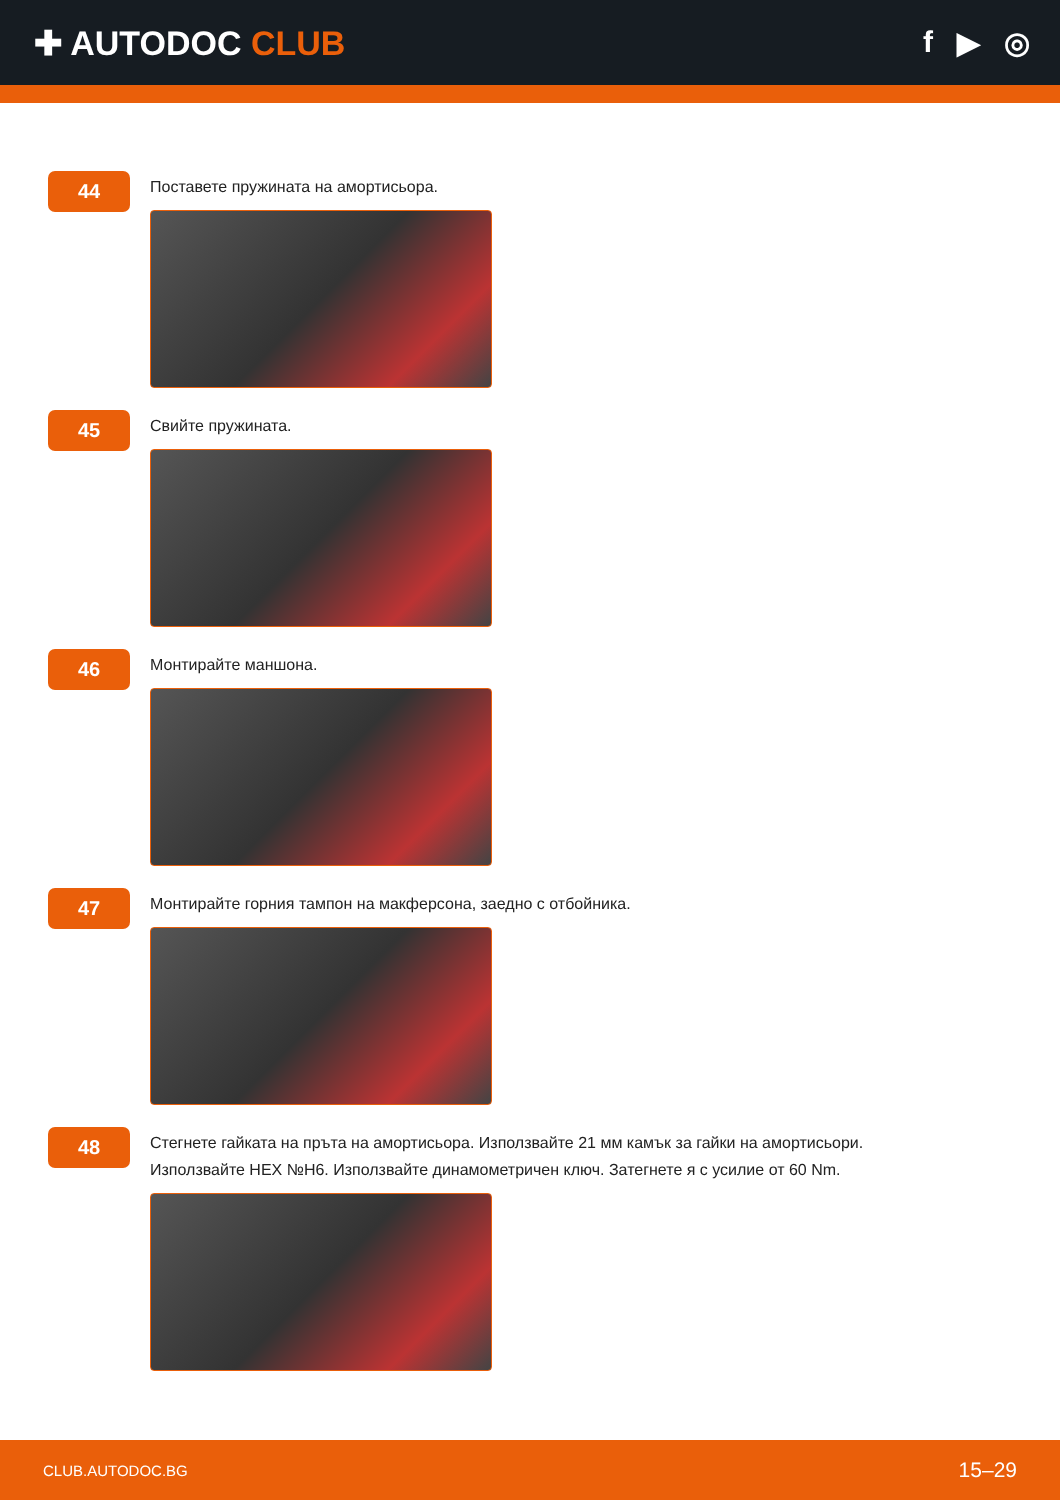✚ AUTODOC CLUB f ▶ ◎
44
Поставете пружината на амортисьора.
45
Свийте пружината.
46
Монтирайте маншона.
47
Монтирайте горния тампон на макферсона, заедно с отбойника.
48
Стегнете гайката на пръта на амортисьора. Използвайте 21 мм камък за гайки на амортисьори.
Използвайте HEX №H6. Използвайте динамометричен ключ. Затегнете я с усилие от 60 Nm.
CLUB.AUTODOC.BG 15–29